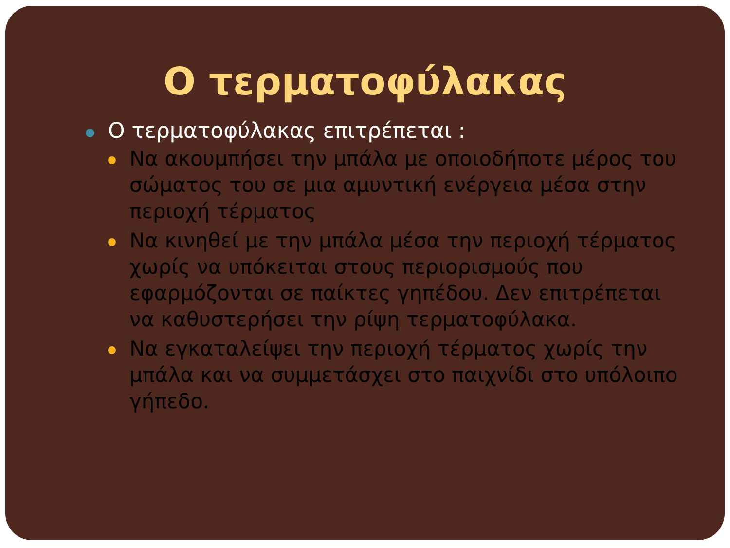Ο τερματοφύλακας
Ο τερματοφύλακας επιτρέπεται :
Να ακουμπήσει την μπάλα με οποιοδήποτε μέρος του σώματος του σε μια αμυντική ενέργεια μέσα στην περιοχή τέρματος
Να κινηθεί με την μπάλα μέσα την περιοχή τέρματος χωρίς να υπόκειται στους περιορισμούς που εφαρμόζονται σε παίκτες γηπέδου. Δεν επιτρέπεται να καθυστερήσει την ρίψη τερματοφύλακα.
Να εγκαταλείψει την περιοχή τέρματος χωρίς την μπάλα και να συμμετάσχει στο παιχνίδι στο υπόλοιπο γήπεδο.